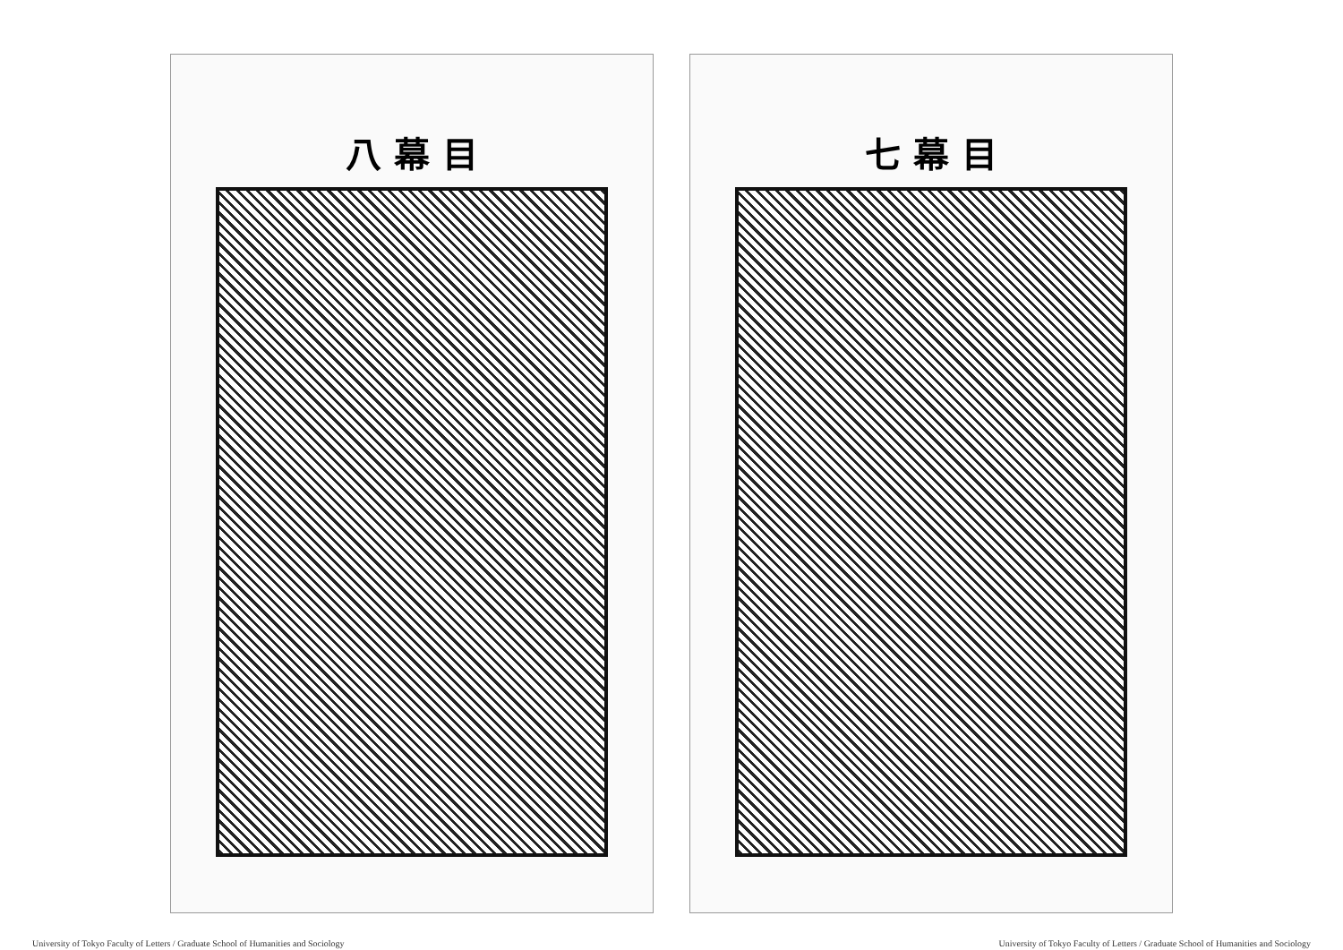八 幕 目 七 幕 目
University of Tokyo Faculty of Letters / Graduate School of Humanities and Sociology
University of Tokyo Faculty of Letters / Graduate School of Humanities and Sociology